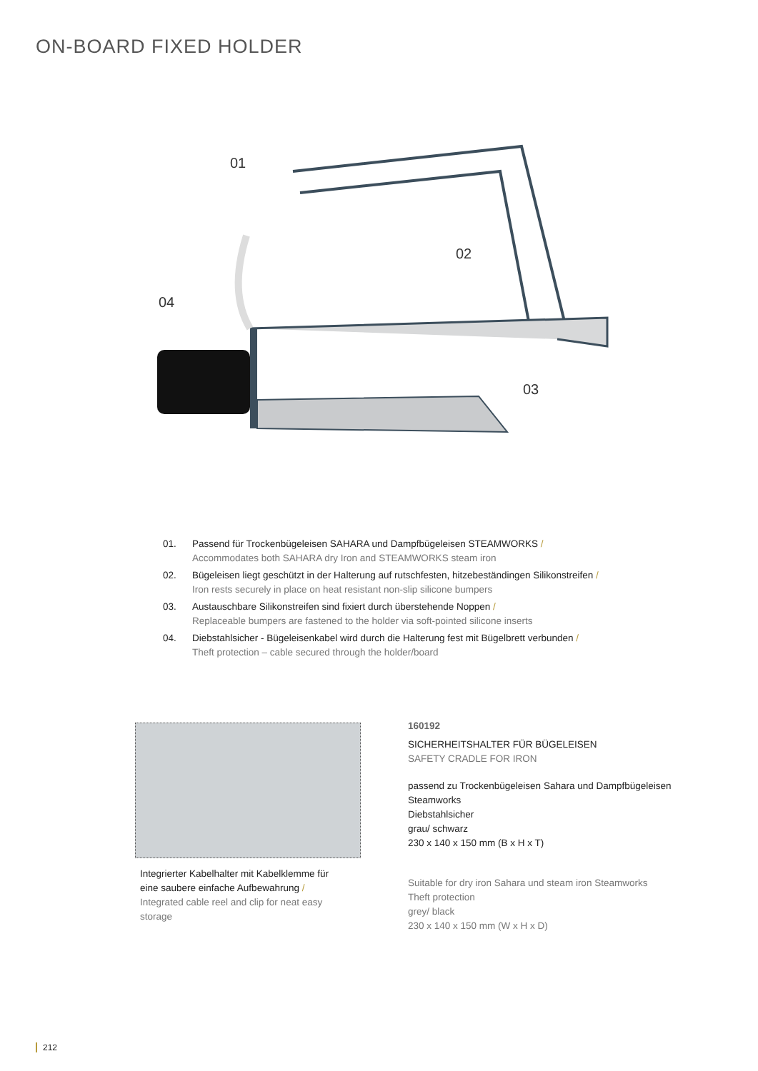ON-BOARD FIXED HOLDER
01
02
03
04
01. Passend für Trockenbügeleisen SAHARA und Dampfbügeleisen STEAMWORKS /
Accommodates both SAHARA dry Iron and STEAMWORKS steam iron
02. Bügeleisen liegt geschützt in der Halterung auf rutschfesten, hitzebeständingen Silikonstreifen /
Iron rests securely in place on heat resistant non-slip silicone bumpers
03. Austauschbare Silikonstreifen sind fixiert durch überstehende Noppen /
Replaceable bumpers are fastened to the holder via soft-pointed silicone inserts
04. Diebstahlsicher - Bügeleisenkabel wird durch die Halterung fest mit Bügelbrett verbunden /
Theft protection – cable secured through the holder/board
Integrierter Kabelhalter mit Kabelklemme für eine saubere einfache Aufbewahrung /
Integrated cable reel and clip for neat easy storage
160192
SICHERHEITSHALTER FÜR BÜGELEISEN
SAFETY CRADLE FOR IRON
passend zu Trockenbügeleisen Sahara und Dampfbügeleisen Steamworks
Diebstahlsicher
grau/ schwarz
230 x 140 x 150 mm (B x H x T)
Suitable for dry iron Sahara und steam iron Steamworks
Theft protection
grey/ black
230 x 140 x 150 mm (W x H x D)
212